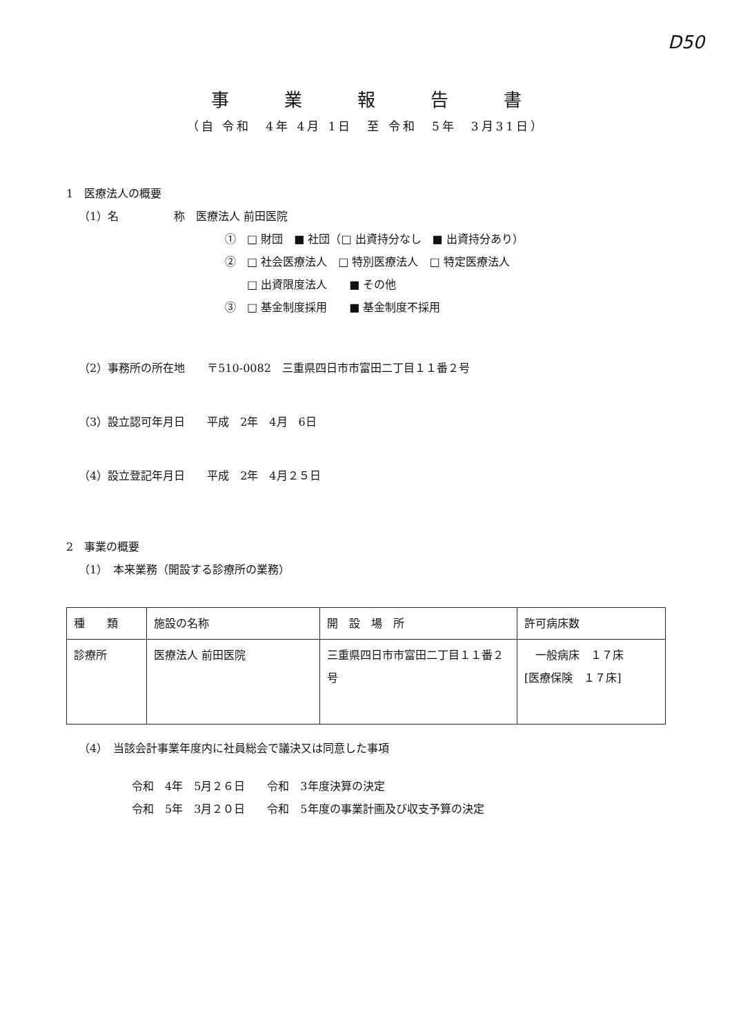D50
事業報告書
（自 令和　4年 4月 1日　至 令和　5年　3月31日）
1　医療法人の概要
（1）名　　　　　称　医療法人 前田医院
①　□ 財団　■ 社団（□ 出資持分なし　■ 出資持分あり）
②　□ 社会医療法人　□ 特別医療法人　□ 特定医療法人
　　□ 出資限度法人　　■ その他
③　□ 基金制度採用　　■ 基金制度不採用
（2）事務所の所在地　　〒510-0082　三重県四日市市富田二丁目１１番２号
（3）設立認可年月日　　平成　2年　4月　6日
（4）設立登記年月日　　平成　2年　4月２５日
2　事業の概要
（1）　本来業務（開設する診療所の業務）
| 種 類 | 施設の名称 | 開 設 場 所 | 許可病床数 |
| --- | --- | --- | --- |
| 診療所 | 医療法人 前田医院 | 三重県四日市市富田二丁目１１番２号 | 一般病床 １７床 [医療保険 １７床] |
（4）　当該会計事業年度内に社員総会で議決又は同意した事項
令和　4年　5月２６日　　令和　3年度決算の決定
令和　5年　3月２０日　　令和　5年度の事業計画及び収支予算の決定